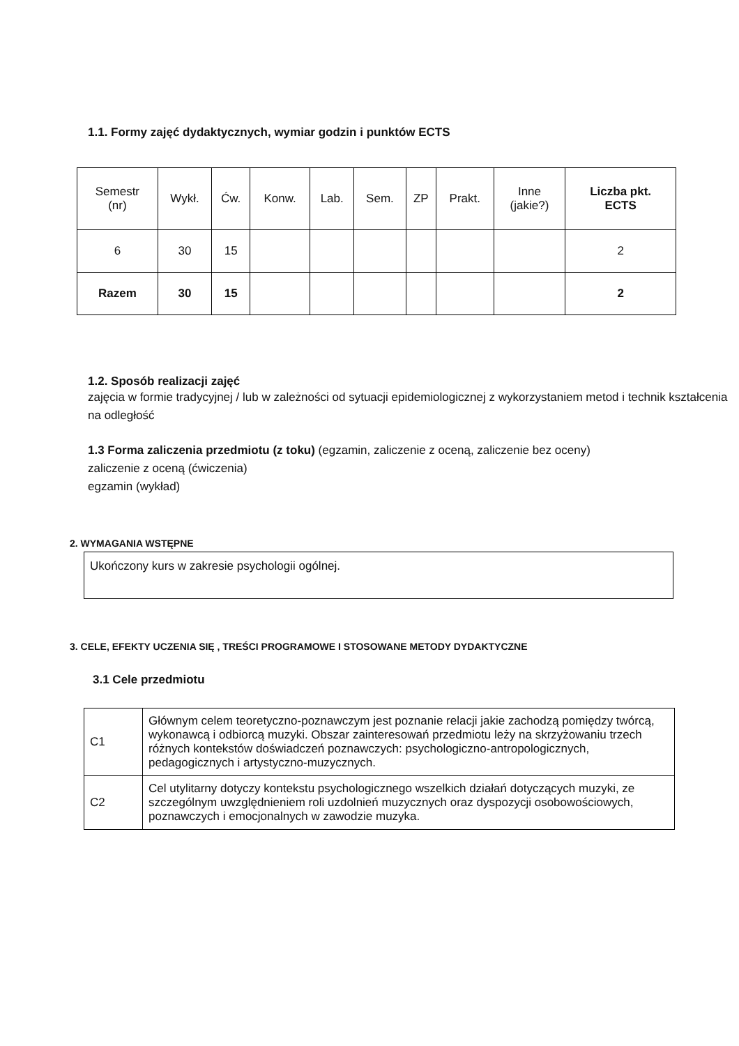1.1. Formy zajęć dydaktycznych, wymiar godzin i punktów ECTS
| Semestr (nr) | Wykł. | Ćw. | Konw. | Lab. | Sem. | ZP | Prakt. | Inne (jakie?) | Liczba pkt. ECTS |
| --- | --- | --- | --- | --- | --- | --- | --- | --- | --- |
| 6 | 30 | 15 | | | | | | | 2 |
| Razem | 30 | 15 | | | | | | | 2 |
1.2. Sposób realizacji zajęć
zajęcia w formie tradycyjnej / lub w zależności od sytuacji epidemiologicznej z wykorzystaniem metod i technik kształcenia na odległość
1.3 Forma zaliczenia przedmiotu (z toku) (egzamin, zaliczenie z oceną, zaliczenie bez oceny)
zaliczenie z oceną (ćwiczenia)
egzamin (wykład)
2. WYMAGANIA WSTĘPNE
Ukończony kurs w zakresie psychologii ogólnej.
3. CELE, EFEKTY UCZENIA SIĘ , TREŚCI PROGRAMOWE I STOSOWANE METODY DYDAKTYCZNE
3.1 Cele przedmiotu
| C1 | Głównym celem teoretyczno-poznawczym jest poznanie relacji jakie zachodzą pomiędzy twórcą, wykonawcą i odbiorcą muzyki. Obszar zainteresowań przedmiotu leży na skrzyżowaniu trzech różnych kontekstów doświadczeń poznawczych: psychologiczno-antropologicznych, pedagogicznych i artystyczno-muzycznych. |
| C2 | Cel utylitarny dotyczy kontekstu psychologicznego wszelkich działań dotyczących muzyki, ze szczególnym uwzględnieniem roli uzdolnień muzycznych oraz dyspozycji osobowościowych, poznawczych i emocjonalnych w zawodzie muzyka. |